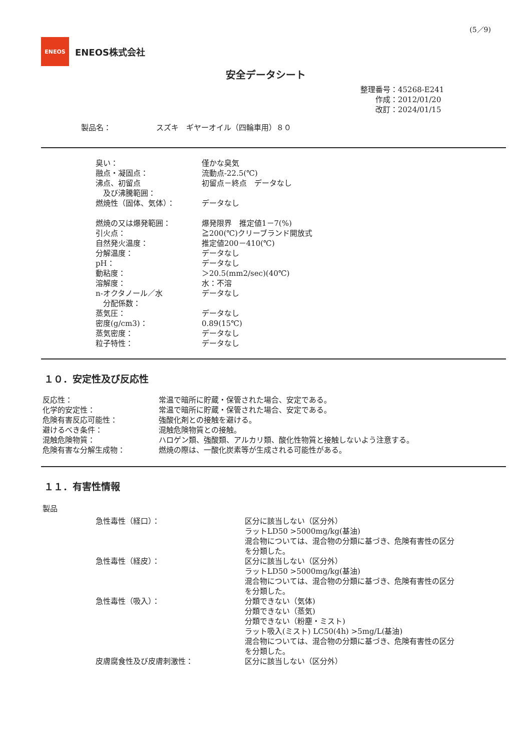(5／9)
ENEOS
ENEOS株式会社
安全データシート
| 整理番号： | 45268-E241 |
| 作成： | 2012/01/20 |
| 改訂： | 2024/01/15 |
製品名：　　　　　　スズキ　ギヤーオイル（四輪車用）８０
| 臭い： | 僅かな臭気 |
| 融点・凝固点： | 流動点-22.5(℃) |
| 沸点、初留点 及び沸騰範囲： | 初留点－終点 データなし |
| 燃焼性（固体、気体）： | データなし |
| 燃焼の又は爆発範囲： | 爆発限界 推定値1－7(%) |
| 引火点： | ≧200(℃)クリーブランド開放式 |
| 自然発火温度： | 推定値200－410(℃) |
| 分解温度： | データなし |
| pH： | データなし |
| 動粘度： | ＞20.5(mm2/sec)(40℃) |
| 溶解度： | 水：不溶 |
| n-オクタノール／水 分配係数： | データなし |
| 蒸気圧： | データなし |
| 密度(g/cm3)： | 0.89(15℃) |
| 蒸気密度： | データなし |
| 粒子特性： | データなし |
１０．安定性及び反応性
| 反応性： | 常温で暗所に貯蔵・保管された場合、安定である。 |
| 化学的安定性： | 常温で暗所に貯蔵・保管された場合、安定である。 |
| 危険有害反応可能性： | 強酸化剤との接触を避ける。 |
| 避けるべき条件： | 混触危険物質との接触。 |
| 混触危険物質： | ハロゲン類、強酸類、アルカリ類、酸化性物質と接触しないよう注意する。 |
| 危険有害な分解生成物： | 燃焼の際は、一酸化炭素等が生成される可能性がある。 |
１１．有害性情報
製品
| 急性毒性（経口）： | 区分に該当しない（区分外） ラットLD50 >5000mg/kg(基油) 混合物については、混合物の分類に基づき、危険有害性の区分 を分類した。 |
| 急性毒性（経皮）： | 区分に該当しない（区分外） ラットLD50 >5000mg/kg(基油) 混合物については、混合物の分類に基づき、危険有害性の区分 を分類した。 |
| 急性毒性（吸入）： | 分類できない（気体) 分類できない（蒸気) 分類できない（粉塵・ミスト) ラット吸入(ミスト) LC50(4h) >5mg/L(基油) 混合物については、混合物の分類に基づき、危険有害性の区分 を分類した。 |
| 皮膚腐食性及び皮膚刺激性： | 区分に該当しない（区分外） |